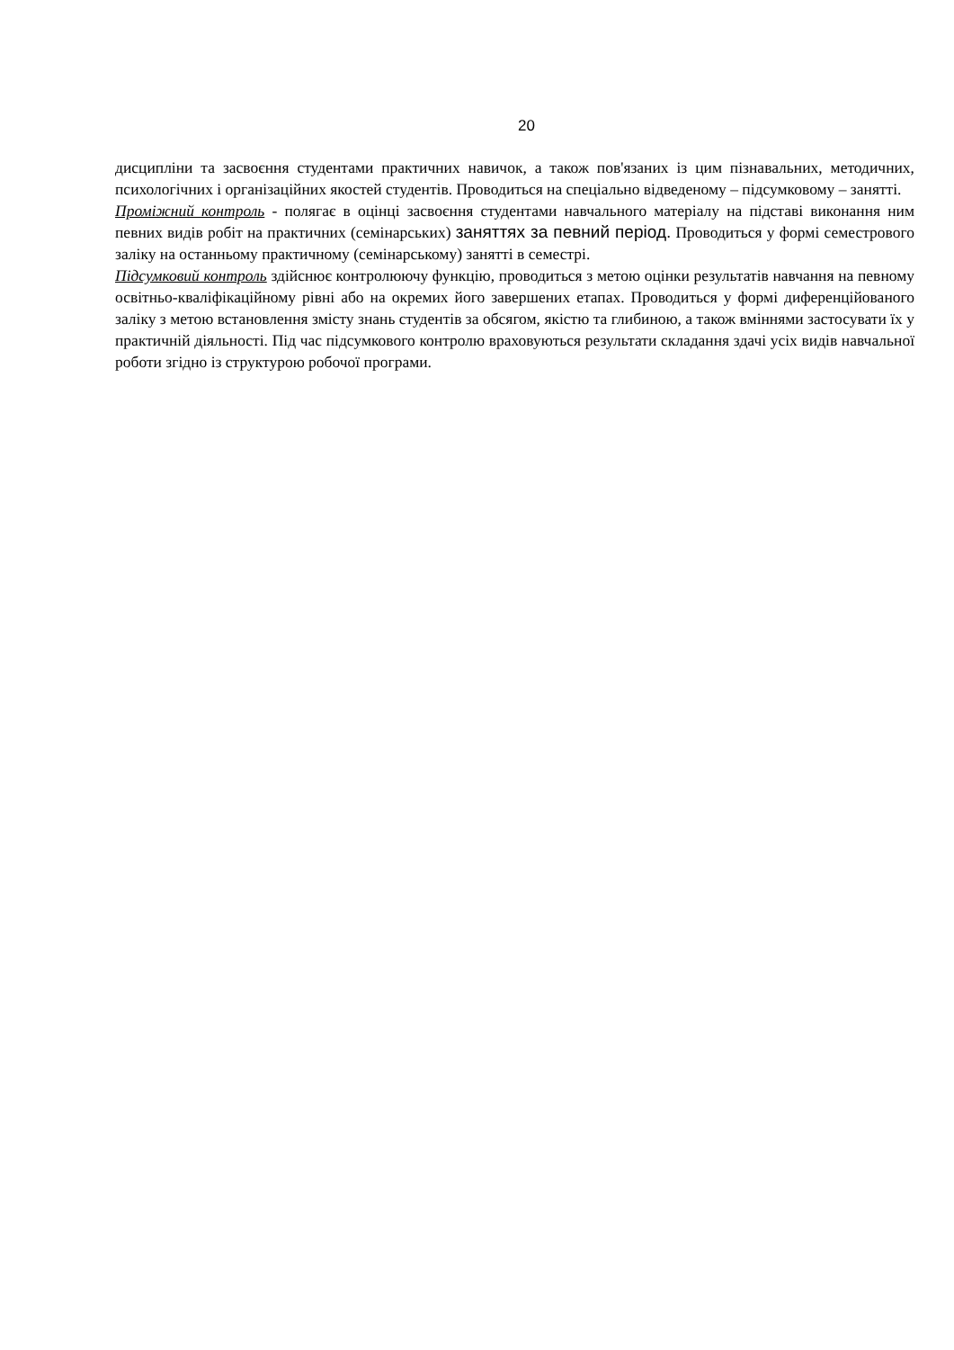20
дисципліни та засвоєння студентами практичних навичок, а також пов'язаних із цим пізнавальних, методичних, психологічних і організаційних якостей студентів. Проводиться на спеціально відведеному – підсумковому – занятті.
Проміжний контроль - полягає в оцінці засвоєння студентами навчального матеріалу на підставі виконання ним певних видів робіт на практичних (семінарських) заняттях за певний період. Проводиться у формі семестрового заліку на останньому практичному (семінарському) занятті в семестрі.
Підсумковий контроль здійснює контролюючу функцію, проводиться з метою оцінки результатів навчання на певному освітньо-кваліфікаційному рівні або на окремих його завершених етапах. Проводиться у формі диференційованого заліку з метою встановлення змісту знань студентів за обсягом, якістю та глибиною, а також вміннями застосувати їх у практичній діяльності. Під час підсумкового контролю враховуються результати складання здачі усіх видів навчальної роботи згідно із структурою робочої програми.